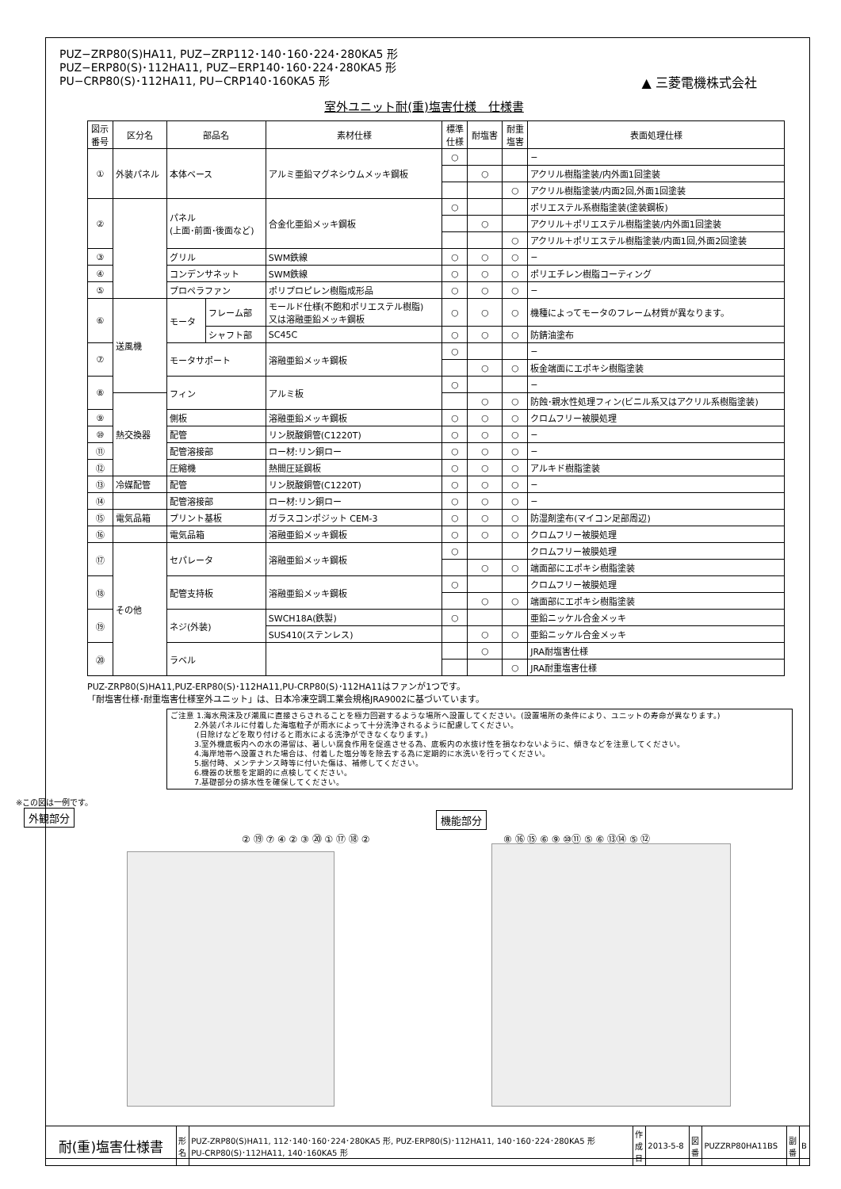PUZ−ZRP80(S)HA11, PUZ−ZRP112･140･160･224･280KA5 形
PUZ−ERP80(S)･112HA11, PUZ−ERP140･160･224･280KA5 形
PU−CRP80(S)･112HA11, PU−CRP140･160KA5 形
▲ 三菱電機株式会社
室外ユニット耐(重)塩害仕様　仕様書
| 図示 番号 | 区分名 | 部品名 | | 素材仕様 | 標準 仕様 | 耐塩害 | 耐重 塩害 | 表面処理仕様 |
| --- | --- | --- | --- | --- | --- | --- | --- | --- |
| ① | 外装パネル | 本体ベース | | アルミ亜鉛マグネシウムメッキ鋼板 | ○ | | | − |
| | | | | | | ○ | | アクリル樹脂塗装/内外面1回塗装 |
| | | | | | | | ○ | アクリル樹脂塗装/内面2回,外面1回塗装 |
| ② | | パネル (上面･前面･後面など) | | 合金化亜鉛メッキ鋼板 | ○ | | | ポリエステル系樹脂塗装(塗装鋼板) |
| | | | | | | ○ | | アクリル＋ポリエステル樹脂塗装/内外面1回塗装 |
| | | | | | | | ○ | アクリル＋ポリエステル樹脂塗装/内面1回,外面2回塗装 |
| ③ | | グリル | | SWM鉄線 | ○ | ○ | ○ | − |
| ④ | | コンデンサネット | | SWM鉄線 | ○ | ○ | ○ | ポリエチレン樹脂コーティング |
| ⑤ | | プロペラファン | | ポリプロピレン樹脂成形品 | ○ | ○ | ○ | − |
| ⑥ | 送風機 | モータ | フレーム部 | モールド仕様(不飽和ポリエステル樹脂) 又は溶融亜鉛メッキ鋼板 | ○ | ○ | ○ | 機種によってモータのフレーム材質が異なります。 |
| | | | シャフト部 | SC45C | ○ | ○ | ○ | 防錆油塗布 |
| ⑦ | | モータサポート | | 溶融亜鉛メッキ鋼板 | ○ | | | − |
| | | | | | | ○ | ○ | 板金端面にエポキシ樹脂塗装 |
| ⑧ | | フィン | | アルミ板 | ○ | | | − |
| | 熱交換器 | | | | | ○ | ○ | 防蝕･親水性処理フィン(ビニル系又はアクリル系樹脂塗装) |
| ⑨ | | 側板 | | 溶融亜鉛メッキ鋼板 | ○ | ○ | ○ | クロムフリー被膜処理 |
| ⑩ | | 配管 | | リン脱酸銅管(C1220T) | ○ | ○ | ○ | − |
| ⑪ | | 配管溶接部 | | ロー材:リン銅ロー | ○ | ○ | ○ | − |
| ⑫ | | 圧縮機 | | 熱間圧延鋼板 | ○ | ○ | ○ | アルキド樹脂塗装 |
| ⑬ | 冷媒配管 | 配管 | | リン脱酸銅管(C1220T) | ○ | ○ | ○ | − |
| ⑭ | | 配管溶接部 | | ロー材:リン銅ロー | ○ | ○ | ○ | − |
| ⑮ | 電気品箱 | プリント基板 | | ガラスコンポジット CEM-3 | ○ | ○ | ○ | 防湿剤塗布(マイコン足部周辺) |
| ⑯ | | 電気品箱 | | 溶融亜鉛メッキ鋼板 | ○ | ○ | ○ | クロムフリー被膜処理 |
| ⑰ | その他 | セパレータ | | 溶融亜鉛メッキ鋼板 | ○ | | | クロムフリー被膜処理 |
| | | | | | | ○ | ○ | 端面部にエポキシ樹脂塗装 |
| ⑱ | | 配管支持板 | | 溶融亜鉛メッキ鋼板 | ○ | | | クロムフリー被膜処理 |
| | | | | | | ○ | ○ | 端面部にエポキシ樹脂塗装 |
| ⑲ | | ネジ(外装) | | SWCH18A(鉄製) | ○ | | | 亜鉛ニッケル合金メッキ |
| | | | | SUS410(ステンレス) | | ○ | ○ | 亜鉛ニッケル合金メッキ |
| ⑳ | | ラベル | | | | ○ | | JRA耐塩害仕様 |
| | | | | | | | ○ | JRA耐重塩害仕様 |
PUZ-ZRP80(S)HA11,PUZ-ERP80(S)･112HA11,PU-CRP80(S)･112HA11はファンが1つです。
「耐塩害仕様･耐重塩害仕様室外ユニット」は、日本冷凍空調工業会規格JRA9002に基づいています。
ご注意 1.海水飛沫及び潮風に直接さらされることを極力回避するような場所へ設置してください。(設置場所の条件により、ユニットの寿命が異なります。)
　　　2.外装パネルに付着した海塩粒子が雨水によって十分洗浄されるように配慮してください。
　　　 (日除けなどを取り付けると雨水による洗浄ができなくなります。)
　　　3.室外機底板内への水の滞留は、著しい腐食作用を促進させる為、底板内の水抜け性を損なわないように、傾きなどを注意してください。
　　　4.海岸地帯へ設置された場合は、付着した塩分等を除去する為に定期的に水洗いを行ってください。
　　　5.据付時、メンテナンス時等に付いた傷は、補修してください。
　　　6.機器の状態を定期的に点検してください。
　　　7.基礎部分の排水性を確保してください。
※この図は一例です。
外観部分
機能部分
② ⑲ ⑦ ④ ② ③ ⑳ ① ⑰ ⑱ ② ⑧ ⑯ ⑮ ⑥ ⑨ ⑩⑪ ⑤ ⑥ ⑬⑭ ⑤ ⑫
| 耐(重)塩害仕様書 | 形 名 | PUZ-ZRP80(S)HA11, 112･140･160･224･280KA5 形, PUZ-ERP80(S)･112HA11, 140･160･224･280KA5 形 PU-CRP80(S)･112HA11, 140･160KA5 形 | 作 成 日 | 2013-5-8 | 図 番 | PUZZRP80HA11BS | 副 番 | B |